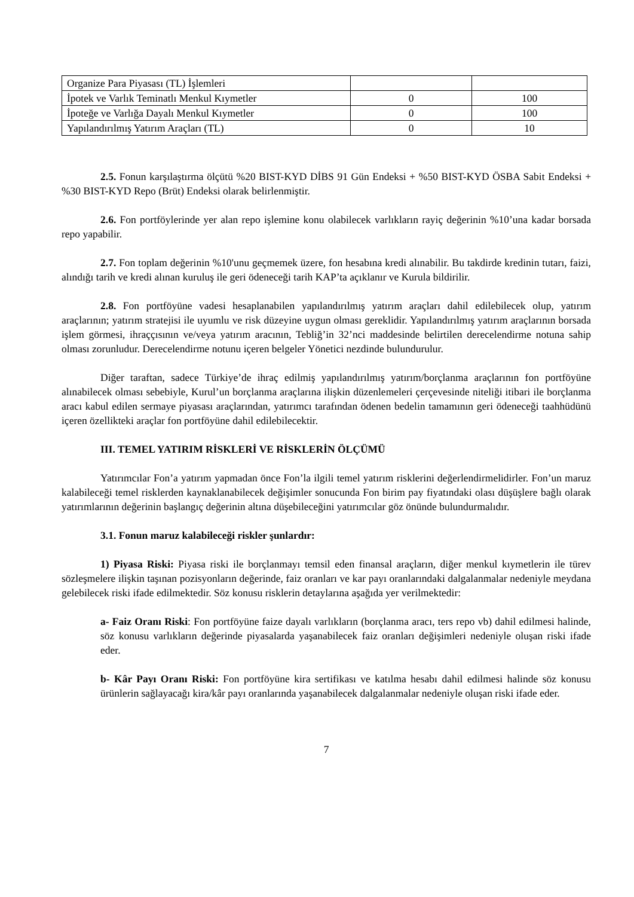| Organize Para Piyasası (TL) İşlemleri | | |
| İpotek ve Varlık Teminatlı Menkul Kıymetler | 0 | 100 |
| İpoteğe ve Varlığa Dayalı Menkul Kıymetler | 0 | 100 |
| Yapılandırılmış Yatırım Araçları (TL) | 0 | 10 |
2.5. Fonun karşılaştırma ölçütü %20 BIST-KYD DİBS 91 Gün Endeksi + %50 BIST-KYD ÖSBA Sabit Endeksi + %30 BIST-KYD Repo (Brüt) Endeksi olarak belirlenmiştir.
2.6. Fon portföylerinde yer alan repo işlemine konu olabilecek varlıkların rayiç değerinin %10’una kadar borsada repo yapabilir.
2.7. Fon toplam değerinin %10'unu geçmemek üzere, fon hesabına kredi alınabilir. Bu takdirde kredinin tutarı, faizi, alındığı tarih ve kredi alınan kuruluş ile geri ödeneceği tarih KAP’ta açıklanır ve Kurula bildirilir.
2.8. Fon portföyüne vadesi hesaplanabilen yapılandırılmış yatırım araçları dahil edilebilecek olup, yatırım araçlarının; yatırım stratejisi ile uyumlu ve risk düzeyine uygun olması gereklidir. Yapılandırılmış yatırım araçlarının borsada işlem görmesi, ihraççısının ve/veya yatırım aracının, Tebliğ’in 32’nci maddesinde belirtilen derecelendirme notuna sahip olması zorunludur. Derecelendirme notunu içeren belgeler Yönetici nezdinde bulundurulur.
Diğer taraftan, sadece Türkiye’de ihraç edilmiş yapılandırılmış yatırım/borçlanma araçlarının fon portföyüne alınabilecek olması sebebiyle, Kurul’un borçlanma araçlarına ilişkin düzenlemeleri çerçevesinde niteliği itibari ile borçlanma aracı kabul edilen sermaye piyasası araçlarından, yatırımcı tarafından ödenen bedelin tamamının geri ödeneceği taahhüdünü içeren özellikteki araçlar fon portföyüne dahil edilebilecektir.
III. TEMEL YATIRIM RİSKLERİ VE RİSKLERİN ÖLÇÜMÜ
Yatırımcılar Fon’a yatırım yapmadan önce Fon’la ilgili temel yatırım risklerini değerlendirmelidirler. Fon’un maruz kalabileceği temel risklerden kaynaklanabilecek değişimler sonucunda Fon birim pay fiyatındaki olası düşüşlere bağlı olarak yatırımlarının değerinin başlangıç değerinin altına düşebileceğini yatırımcılar göz önünde bulundurmalıdır.
3.1. Fonun maruz kalabileceği riskler şunlardır:
1) Piyasa Riski: Piyasa riski ile borçlanmayı temsil eden finansal araçların, diğer menkul kıymetlerin ile türev sözleşmelere ilişkin taşınan pozisyonların değerinde, faiz oranları ve kar payı oranlarındaki dalgalanmalar nedeniyle meydana gelebilecek riski ifade edilmektedir. Söz konusu risklerin detaylarına aşağıda yer verilmektedir:
a- Faiz Oranı Riski: Fon portföyüne faize dayalı varlıkların (borçlanma aracı, ters repo vb) dahil edilmesi halinde, söz konusu varlıkların değerinde piyasalarda yaşanabilecek faiz oranları değişimleri nedeniyle oluşan riski ifade eder.
b- Kâr Payı Oranı Riski: Fon portföyüne kira sertifikası ve katılma hesabı dahil edilmesi halinde söz konusu ürünlerin sağlayacağı kira/kâr payı oranlarında yaşanabilecek dalgalanmalar nedeniyle oluşan riski ifade eder.
7